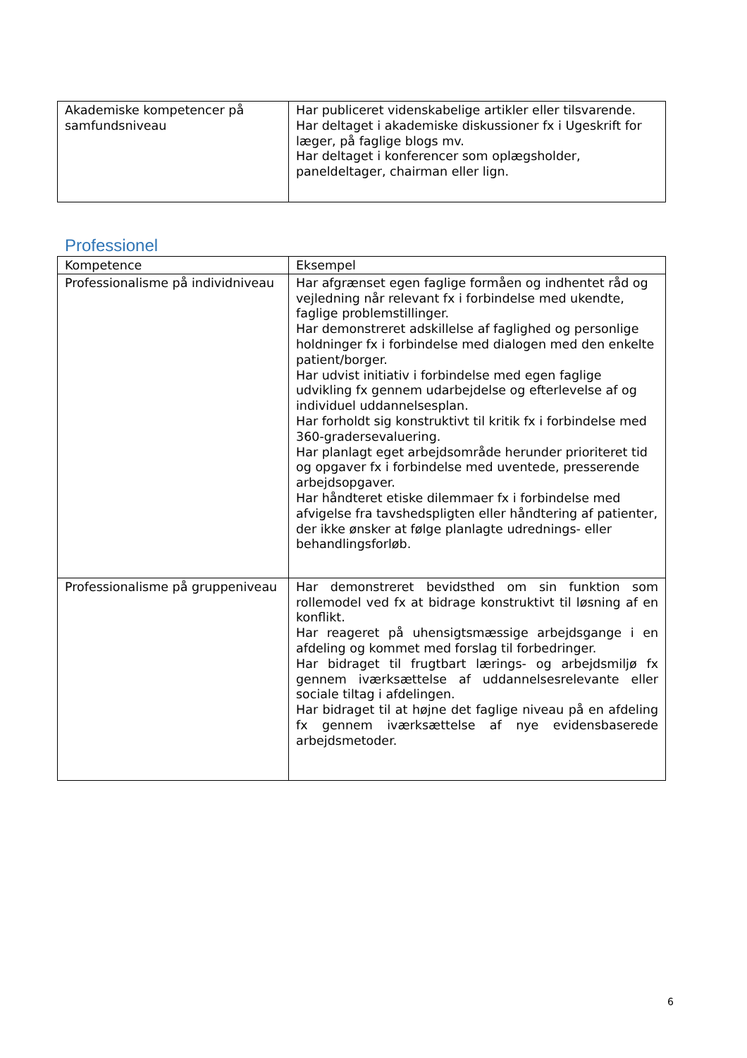| Akademiske kompetencer på samfundsniveau | Har publiceret videnskabelige artikler eller tilsvarende. Har deltaget i akademiske diskussioner fx i Ugeskrift for læger, på faglige blogs mv. Har deltaget i konferencer som oplægsholder, paneldeltager, chairman eller lign. |
Professionel
| Kompetence | Eksempel |
| Professionalisme på individniveau | Har afgrænset egen faglige formåen og indhentet råd og vejledning når relevant fx i forbindelse med ukendte, faglige problemstillinger. Har demonstreret adskillelse af faglighed og personlige holdninger fx i forbindelse med dialogen med den enkelte patient/borger. Har udvist initiativ i forbindelse med egen faglige udvikling fx gennem udarbejdelse og efterlevelse af og individuel uddannelsesplan. Har forholdt sig konstruktivt til kritik fx i forbindelse med 360-gradersevaluering. Har planlagt eget arbejdsområde herunder prioriteret tid og opgaver fx i forbindelse med uventede, presserende arbejdsopgaver. Har håndteret etiske dilemmaer fx i forbindelse med afvigelse fra tavshedspligten eller håndtering af patienter, der ikke ønsker at følge planlagte udrednings- eller behandlingsforløb. |
| Professionalisme på gruppeniveau | Har demonstreret bevidsthed om sin funktion som rollemodel ved fx at bidrage konstruktivt til løsning af en konflikt. Har reageret på uhensigtsmæssige arbejdsgange i en afdeling og kommet med forslag til forbedringer. Har bidraget til frugtbart lærings- og arbejdsmiljø fx gennem iværksættelse af uddannelsesrelevante eller sociale tiltag i afdelingen. Har bidraget til at højne det faglige niveau på en afdeling fx gennem iværksættelse af nye evidensbaserede arbejdsmetoder. |
6